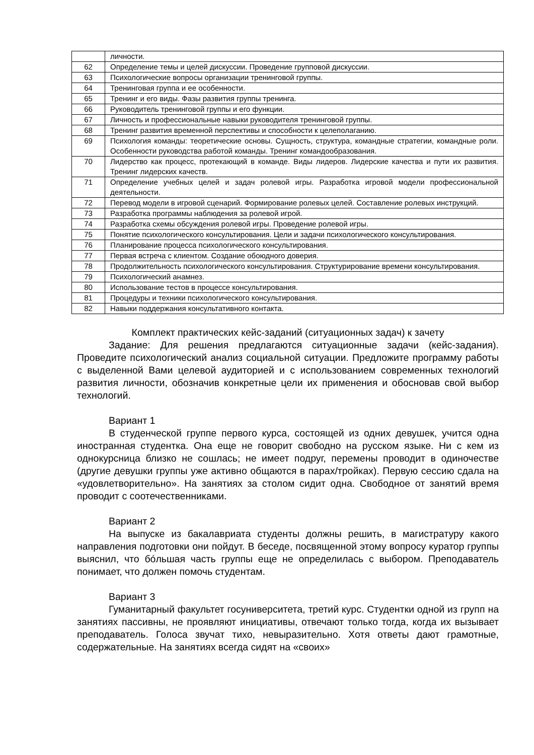| | личности. |
| 62 | Определение темы и целей дискуссии. Проведение групповой дискуссии. |
| 63 | Психологические вопросы организации тренинговой группы. |
| 64 | Тренинговая группа и ее особенности. |
| 65 | Тренинг и его виды. Фазы развития группы тренинга. |
| 66 | Руководитель тренинговой группы и его функции. |
| 67 | Личность и профессиональные навыки руководителя тренинговой группы. |
| 68 | Тренинг развития временной перспективы и способности к целеполаганию. |
| 69 | Психология команды: теоретические основы. Сущность, структура, командные стратегии, командные роли. Особенности руководства работой команды. Тренинг командообразования. |
| 70 | Лидерство как процесс, протекающий в команде. Виды лидеров. Лидерские качества и пути их развития. Тренинг лидерских качеств. |
| 71 | Определение учебных целей и задач ролевой игры. Разработка игровой модели профессиональной деятельности. |
| 72 | Перевод модели в игровой сценарий. Формирование ролевых целей. Составление ролевых инструкций. |
| 73 | Разработка программы наблюдения за ролевой игрой. |
| 74 | Разработка схемы обсуждения ролевой игры. Проведение ролевой игры. |
| 75 | Понятие психологического консультирования. Цели и задачи психологического консультирования. |
| 76 | Планирование процесса психологического консультирования. |
| 77 | Первая встреча с клиентом. Создание обоюдного доверия. |
| 78 | Продолжительность психологического консультирования. Структурирование времени консультирования. |
| 79 | Психологический анамнез. |
| 80 | Использование тестов в процессе консультирования. |
| 81 | Процедуры и техники психологического консультирования. |
| 82 | Навыки поддержания консультативного контакта. |
Комплект практических кейс-заданий (ситуационных задач) к зачету
Задание: Для решения предлагаются ситуационные задачи (кейс-задания). Проведите психологический анализ социальной ситуации. Предложите программу работы с выделенной Вами целевой аудиторией и с использованием современных технологий развития личности, обозначив конкретные цели их применения и обосновав свой выбор технологий.
Вариант 1
В студенческой группе первого курса, состоящей из одних девушек, учится одна иностранная студентка. Она еще не говорит свободно на русском языке. Ни с кем из однокурсница близко не сошлась; не имеет подруг, перемены проводит в одиночестве (другие девушки группы уже активно общаются в парах/тройках). Первую сессию сдала на «удовлетворительно». На занятиях за столом сидит одна. Свободное от занятий время проводит с соотечественниками.
Вариант 2
На выпуске из бакалавриата студенты должны решить, в магистратуру какого направления подготовки они пойдут. В беседе, посвященной этому вопросу куратор группы выяснил, что бóльшая часть группы еще не определилась с выбором. Преподаватель понимает, что должен помочь студентам.
Вариант 3
Гуманитарный факультет госуниверситета, третий курс. Студентки одной из групп на занятиях пассивны, не проявляют инициативы, отвечают только тогда, когда их вызывает преподаватель. Голоса звучат тихо, невыразительно. Хотя ответы дают грамотные, содержательные. На занятиях всегда сидят на «своих»